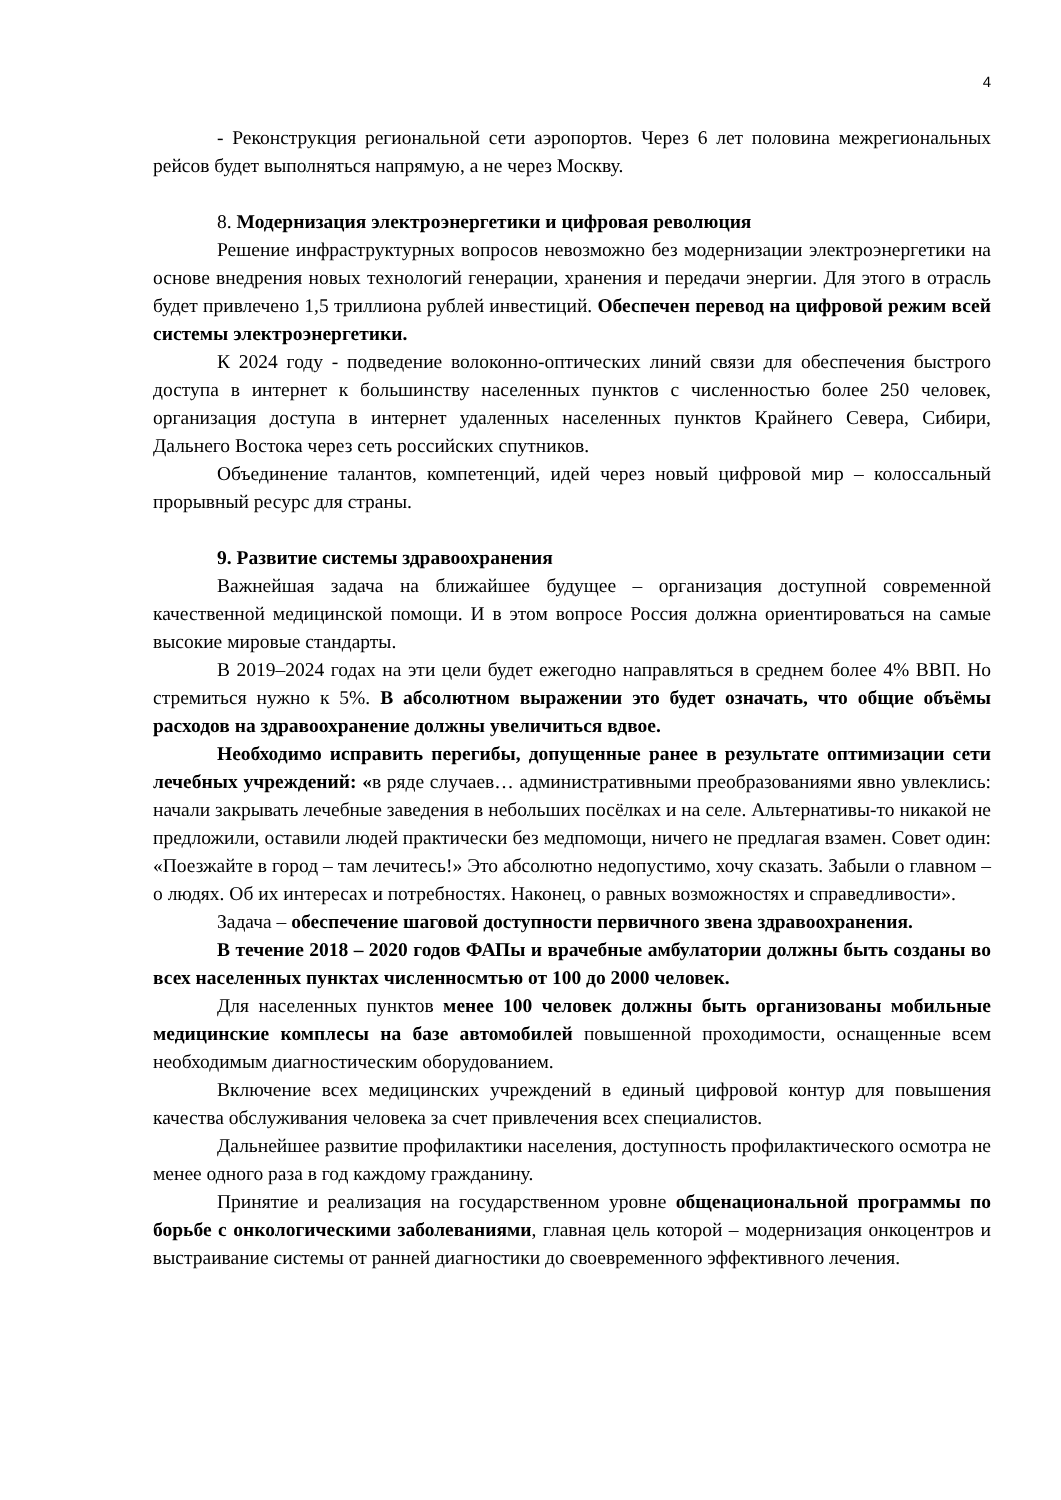4
- Реконструкция региональной сети аэропортов. Через 6 лет половина межрегиональных рейсов будет выполняться напрямую, а не через Москву.
8. Модернизация электроэнергетики и цифровая революция
Решение инфраструктурных вопросов невозможно без модернизации электроэнергетики на основе внедрения новых технологий генерации, хранения и передачи энергии. Для этого в отрасль будет привлечено 1,5 триллиона рублей инвестиций. Обеспечен перевод на цифровой режим всей системы электроэнергетики.
К 2024 году - подведение волоконно-оптических линий связи для обеспечения быстрого доступа в интернет к большинству населенных пунктов с численностью более 250 человек, организация доступа в интернет удаленных населенных пунктов Крайнего Севера, Сибири, Дальнего Востока через сеть российских спутников.
Объединение талантов, компетенций, идей через новый цифровой мир – колоссальный прорывный ресурс для страны.
9. Развитие системы здравоохранения
Важнейшая задача на ближайшее будущее – организация доступной современной качественной медицинской помощи. И в этом вопросе Россия должна ориентироваться на самые высокие мировые стандарты.
В 2019–2024 годах на эти цели будет ежегодно направляться в среднем более 4% ВВП. Но стремиться нужно к 5%. В абсолютном выражении это будет означать, что общие объёмы расходов на здравоохранение должны увеличиться вдвое.
Необходимо исправить перегибы, допущенные ранее в результате оптимизации сети лечебных учреждений: «в ряде случаев… административными преобразованиями явно увлеклись: начали закрывать лечебные заведения в небольших посёлках и на селе. Альтернативы-то никакой не предложили, оставили людей практически без медпомощи, ничего не предлагая взамен. Совет один: «Поезжайте в город – там лечитесь!» Это абсолютно недопустимо, хочу сказать. Забыли о главном – о людях. Об их интересах и потребностях. Наконец, о равных возможностях и справедливости».
Задача – обеспечение шаговой доступности первичного звена здравоохранения.
В течение 2018 – 2020 годов ФАПы и врачебные амбулатории должны быть созданы во всех населенных пунктах численносмтью от 100 до 2000 человек.
Для населенных пунктов менее 100 человек должны быть организованы мобильные медицинские комплесы на базе автомобилей повышенной проходимости, оснащенные всем необходимым диагностическим оборудованием.
Включение всех медицинских учреждений в единый цифровой контур для повышения качества обслуживания человека за счет привлечения всех специалистов.
Дальнейшее развитие профилактики населения, доступность профилактического осмотра не менее одного раза в год каждому гражданину.
Принятие и реализация на государственном уровне общенациональной программы по борьбе с онкологическими заболеваниями, главная цель которой – модернизация онкоцентров и выстраивание системы от ранней диагностики до своевременного эффективного лечения.